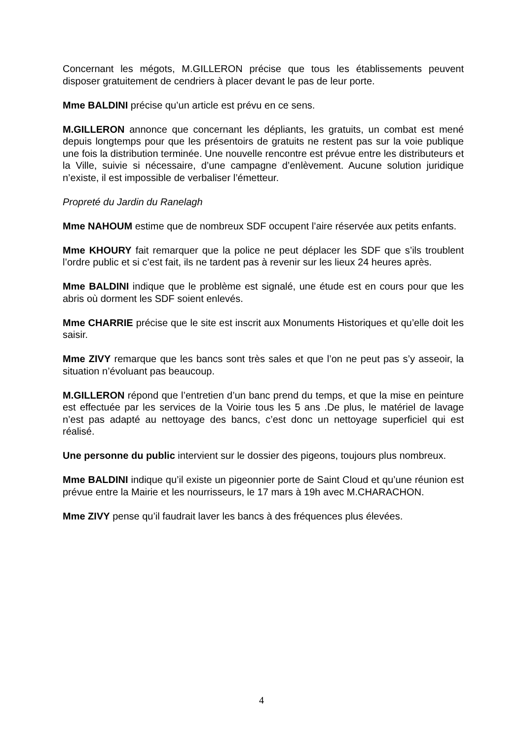Concernant les mégots, M.GILLERON précise que tous les établissements peuvent disposer gratuitement de cendriers à placer devant le pas de leur porte.
Mme BALDINI précise qu’un article est prévu en ce sens.
M.GILLERON annonce que concernant les dépliants, les gratuits, un combat est mené depuis longtemps pour que les présentoirs de gratuits ne restent pas sur la voie publique une fois la distribution terminée. Une nouvelle rencontre est prévue entre les distributeurs et la Ville, suivie si nécessaire, d’une campagne d’enlèvement. Aucune solution juridique n’existe, il est impossible de verbaliser l’émetteur.
Propreté du Jardin du Ranelagh
Mme NAHOUM estime que de nombreux SDF occupent l’aire réservée aux petits enfants.
Mme KHOURY fait remarquer que la police ne peut déplacer les SDF que s’ils troublent l’ordre public et si c’est fait, ils ne tardent pas à revenir sur les lieux 24 heures après.
Mme BALDINI indique que le problème est signalé, une étude est en cours pour que les abris où dorment les SDF soient enlevés.
Mme CHARRIE précise que le site est inscrit aux Monuments Historiques et qu’elle doit les saisir.
Mme ZIVY remarque que les bancs sont très sales et que l’on ne peut pas s’y asseoir, la situation n’évoluant pas beaucoup.
M.GILLERON répond que l’entretien d’un banc prend du temps, et que la mise en peinture est effectuée par les services de la Voirie tous les 5 ans .De plus, le matériel de lavage n’est pas adapté au nettoyage des bancs, c’est donc un nettoyage superficiel qui est réalisé.
Une personne du public intervient sur le dossier des pigeons, toujours plus nombreux.
Mme BALDINI indique qu’il existe un pigeonnier porte de Saint Cloud et qu’une réunion est prévue entre la Mairie et les nourrisseurs, le 17 mars à 19h avec M.CHARACHON.
Mme ZIVY pense qu’il faudrait laver les bancs à des fréquences plus élevées.
4